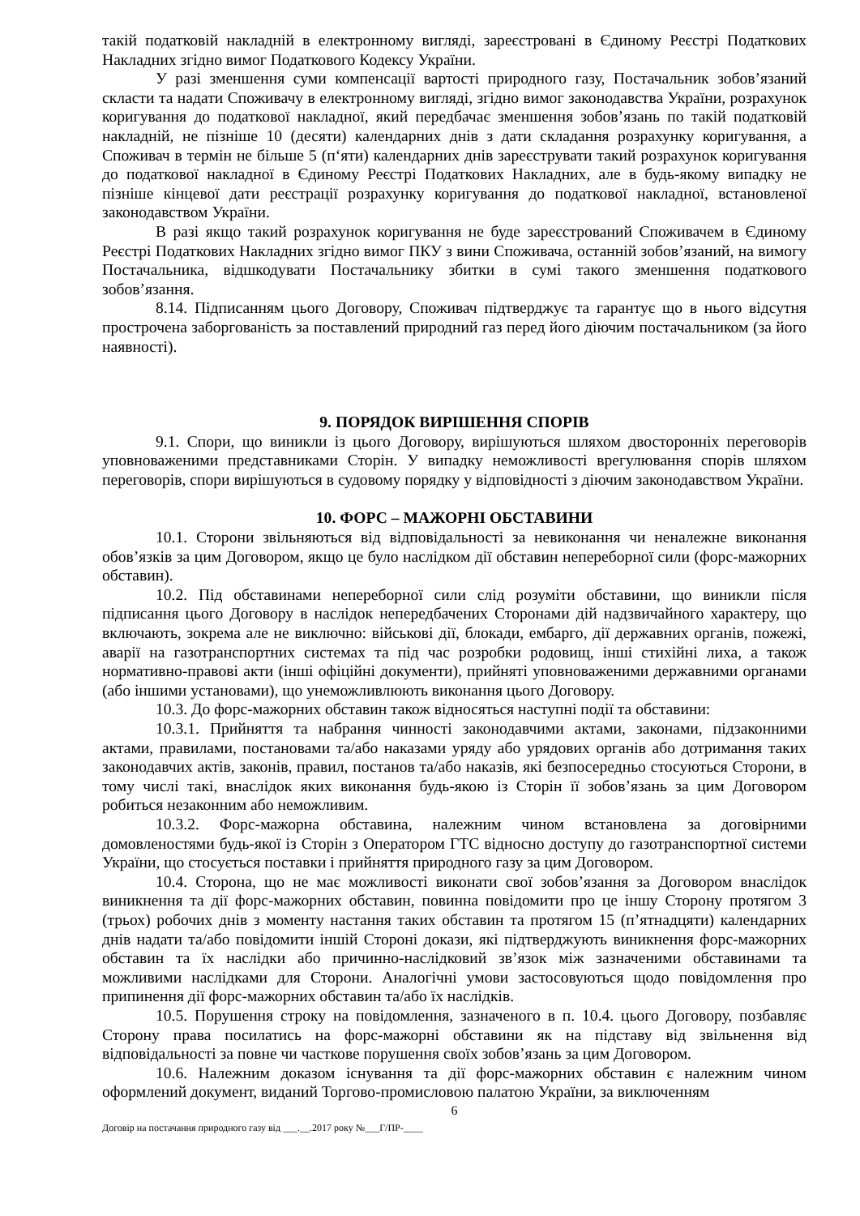такій податковій накладній в електронному вигляді, зареєстровані в Єдиному Реєстрі Податкових Накладних згідно вимог Податкового Кодексу України.
У разі зменшення суми компенсації вартості природного газу, Постачальник зобов’язаний скласти та надати Споживачу в електронному вигляді, згідно вимог законодавства України, розрахунок коригування до податкової накладної, який передбачає зменшення зобов’язань по такій податковій накладній, не пізніше 10 (десяти) календарних днів з дати складання розрахунку коригування, а Споживач в термін не більше 5 (п‘яти) календарних днів зареєструвати такий розрахунок коригування до податкової накладної в Єдиному Реєстрі Податкових Накладних, але в будь-якому випадку не пізніше кінцевої дати реєстрації розрахунку коригування до податкової накладної, встановленої законодавством України.
В разі якщо такий розрахунок коригування не буде зареєстрований Споживачем в Єдиному Реєстрі Податкових Накладних згідно вимог ПКУ з вини Споживача, останній зобов’язаний, на вимогу Постачальника, відшкодувати Постачальнику збитки в сумі такого зменшення податкового зобов’язання.
8.14. Підписанням цього Договору, Споживач підтверджує та гарантує що в нього відсутня прострочена заборгованість за поставлений природний газ перед його діючим постачальником (за його наявності).
9. ПОРЯДОК ВИРІШЕННЯ СПОРІВ
9.1. Спори, що виникли із цього Договору, вирішуються шляхом двосторонніх переговорів уповноваженими представниками Сторін. У випадку неможливості врегулювання спорів шляхом переговорів, спори вирішуються в судовому порядку у відповідності з діючим законодавством України.
10. ФОРС – МАЖОРНІ ОБСТАВИНИ
10.1. Сторони звільняються від відповідальності за невиконання чи неналежне виконання обов’язків за цим Договором, якщо це було наслідком дії обставин непереборної сили (форс-мажорних обставин).
10.2. Під обставинами непереборної сили слід розуміти обставини, що виникли після підписання цього Договору в наслідок непередбачених Сторонами дій надзвичайного характеру, що включають, зокрема але не виключно: військові дії, блокади, ембарго, дії державних органів, пожежі, аварії на газотранспортних системах та під час розробки родовищ, інші стихійні лиха, а також нормативно-правові акти (інші офіційні документи), прийняті уповноваженими державними органами (або іншими установами), що унеможливлюють виконання цього Договору.
10.3. До форс-мажорних обставин також відносяться наступні події та обставини:
10.3.1. Прийняття та набрання чинності законодавчими актами, законами, підзаконними актами, правилами, постановами та/або наказами уряду або урядових органів або дотримання таких законодавчих актів, законів, правил, постанов та/або наказів, які безпосередньо стосуються Сторони, в тому числі такі, внаслідок яких виконання будь-якою із Сторін її зобов’язань за цим Договором робиться незаконним або неможливим.
10.3.2. Форс-мажорна обставина, належним чином встановлена за договірними домовленостями будь-якої із Сторін з Оператором ГТС відносно доступу до газотранспортної системи України, що стосується поставки і прийняття природного газу за цим Договором.
10.4. Сторона, що не має можливості виконати свої зобов’язання за Договором внаслідок виникнення та дії форс-мажорних обставин, повинна повідомити про це іншу Сторону протягом 3 (трьох) робочих днів з моменту настання таких обставин та протягом 15 (п’ятнадцяти) календарних днів надати та/або повідомити іншій Стороні докази, які підтверджують виникнення форс-мажорних обставин та їх наслідки або причинно-наслідковий зв’язок між зазначеними обставинами та можливими наслідками для Сторони. Аналогічні умови застосовуються щодо повідомлення про припинення дії форс-мажорних обставин та/або їх наслідків.
10.5. Порушення строку на повідомлення, зазначеного в п. 10.4. цього Договору, позбавляє Сторону права посилатись на форс-мажорні обставини як на підставу від звільнення від відповідальності за повне чи часткове порушення своїх зобов’язань за цим Договором.
10.6. Належним доказом існування та дії форс-мажорних обставин є належним чином оформлений документ, виданий Торгово-промисловою палатою України, за виключенням
6
Договір на постачання природного газу від ___.__.2017 року №___Г/ПР-____